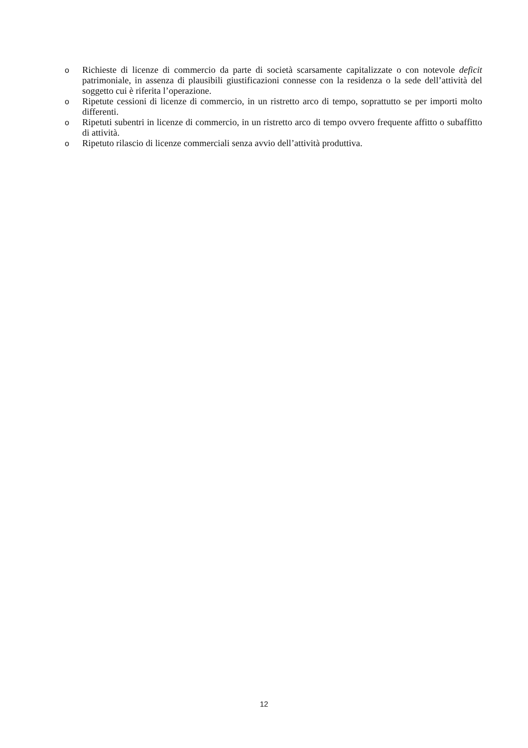o Richieste di licenze di commercio da parte di società scarsamente capitalizzate o con notevole deficit patrimoniale, in assenza di plausibili giustificazioni connesse con la residenza o la sede dell’attività del soggetto cui è riferita l’operazione.
o Ripetute cessioni di licenze di commercio, in un ristretto arco di tempo, soprattutto se per importi molto differenti.
o Ripetuti subentri in licenze di commercio, in un ristretto arco di tempo ovvero frequente affitto o subaffitto di attività.
o Ripetuto rilascio di licenze commerciali senza avvio dell’attività produttiva.
12